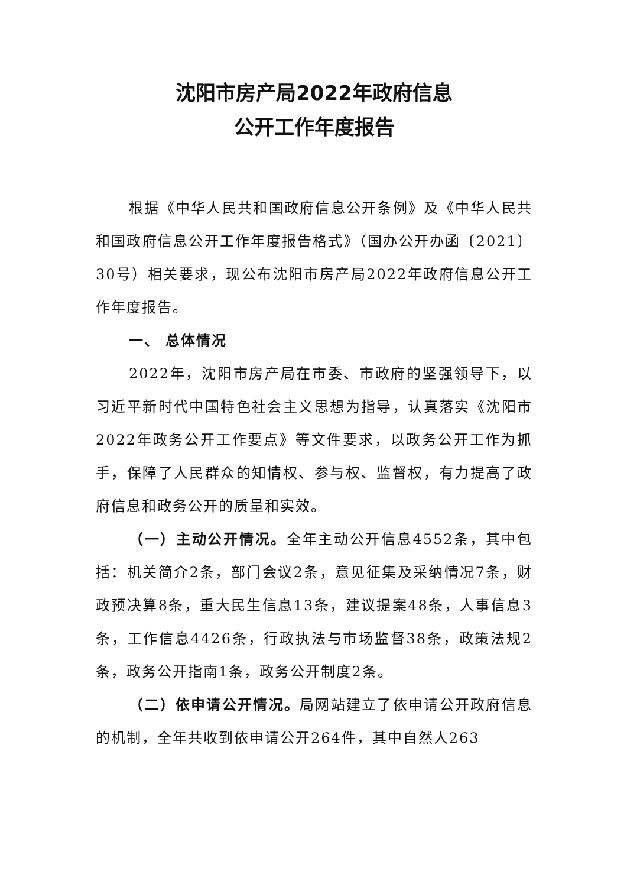沈阳市房产局2022年政府信息
公开工作年度报告
根据《中华人民共和国政府信息公开条例》及《中华人民共和国政府信息公开工作年度报告格式》（国办公开办函〔2021〕30号）相关要求，现公布沈阳市房产局2022年政府信息公开工作年度报告。
一、 总体情况
2022年，沈阳市房产局在市委、市政府的坚强领导下，以习近平新时代中国特色社会主义思想为指导，认真落实《沈阳市2022年政务公开工作要点》等文件要求，以政务公开工作为抓手，保障了人民群众的知情权、参与权、监督权，有力提高了政府信息和政务公开的质量和实效。
（一）主动公开情况。全年主动公开信息4552条，其中包括：机关简介2条，部门会议2条，意见征集及采纳情况7条，财政预决算8条，重大民生信息13条，建议提案48条，人事信息3条，工作信息4426条，行政执法与市场监督38条，政策法规2条，政务公开指南1条，政务公开制度2条。
（二）依申请公开情况。局网站建立了依申请公开政府信息的机制，全年共收到依申请公开264件，其中自然人263